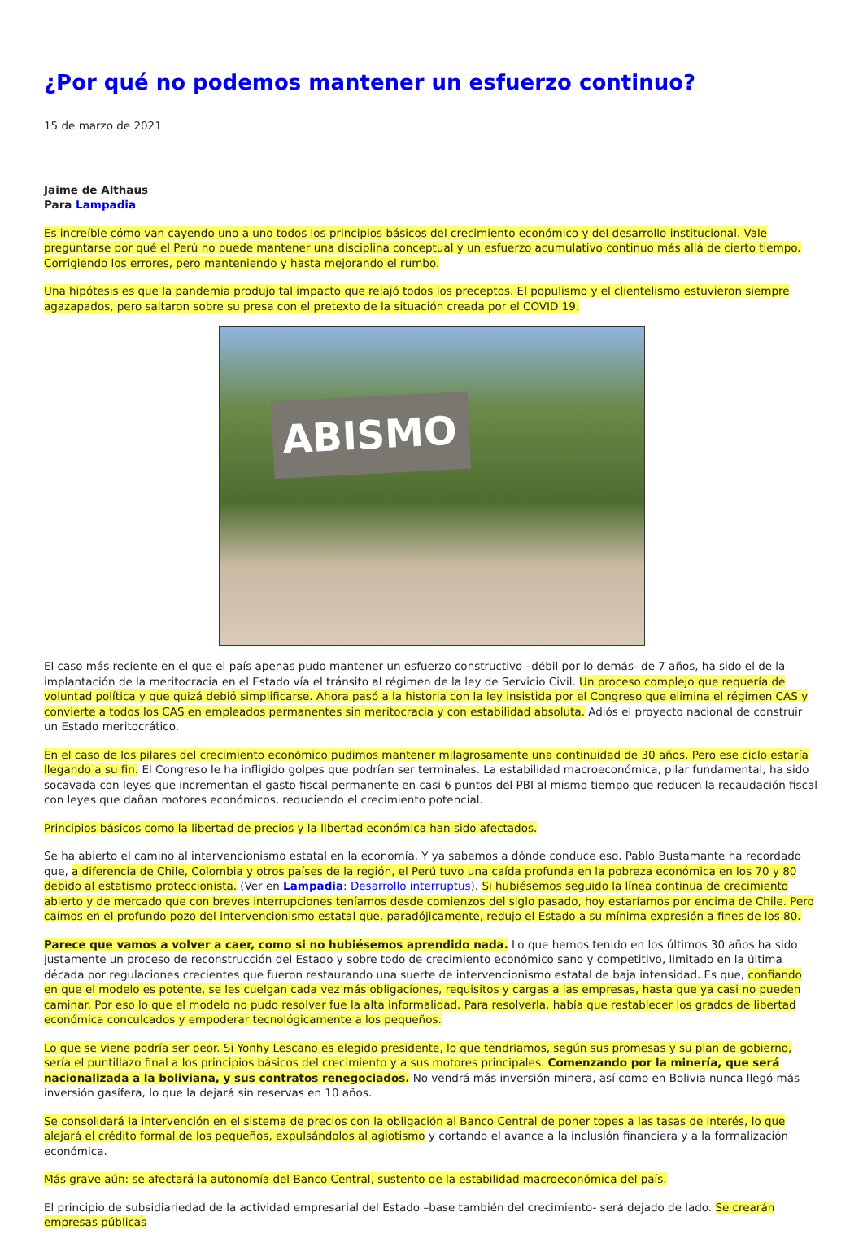¿Por qué no podemos mantener un esfuerzo continuo?
15 de marzo de 2021
Jaime de Althaus
Para Lampadia
Es increíble cómo van cayendo uno a uno todos los principios básicos del crecimiento económico y del desarrollo institucional. Vale preguntarse por qué el Perú no puede mantener una disciplina conceptual y un esfuerzo acumulativo continuo más allá de cierto tiempo. Corrigiendo los errores, pero manteniendo y hasta mejorando el rumbo.
Una hipótesis es que la pandemia produjo tal impacto que relajó todos los preceptos. El populismo y el clientelismo estuvieron siempre agazapados, pero saltaron sobre su presa con el pretexto de la situación creada por el COVID 19.
ABISMO
El caso más reciente en el que el país apenas pudo mantener un esfuerzo constructivo –débil por lo demás- de 7 años, ha sido el de la implantación de la meritocracia en el Estado vía el tránsito al régimen de la ley de Servicio Civil. Un proceso complejo que requería de voluntad política y que quizá debió simplificarse. Ahora pasó a la historia con la ley insistida por el Congreso que elimina el régimen CAS y convierte a todos los CAS en empleados permanentes sin meritocracia y con estabilidad absoluta. Adiós el proyecto nacional de construir un Estado meritocrático.
En el caso de los pilares del crecimiento económico pudimos mantener milagrosamente una continuidad de 30 años. Pero ese ciclo estaría llegando a su fin. El Congreso le ha infligido golpes que podrían ser terminales. La estabilidad macroeconómica, pilar fundamental, ha sido socavada con leyes que incrementan el gasto fiscal permanente en casi 6 puntos del PBI al mismo tiempo que reducen la recaudación fiscal con leyes que dañan motores económicos, reduciendo el crecimiento potencial.
Principios básicos como la libertad de precios y la libertad económica han sido afectados.
Se ha abierto el camino al intervencionismo estatal en la economía. Y ya sabemos a dónde conduce eso. Pablo Bustamante ha recordado que, a diferencia de Chile, Colombia y otros países de la región, el Perú tuvo una caída profunda en la pobreza económica en los 70 y 80 debido al estatismo proteccionista. (Ver en Lampadia: Desarrollo interruptus). Si hubiésemos seguido la línea continua de crecimiento abierto y de mercado que con breves interrupciones teníamos desde comienzos del siglo pasado, hoy estaríamos por encima de Chile. Pero caímos en el profundo pozo del intervencionismo estatal que, paradójicamente, redujo el Estado a su mínima expresión a fines de los 80.
Parece que vamos a volver a caer, como si no hubiésemos aprendido nada. Lo que hemos tenido en los últimos 30 años ha sido justamente un proceso de reconstrucción del Estado y sobre todo de crecimiento económico sano y competitivo, limitado en la última década por regulaciones crecientes que fueron restaurando una suerte de intervencionismo estatal de baja intensidad. Es que, confiando en que el modelo es potente, se les cuelgan cada vez más obligaciones, requisitos y cargas a las empresas, hasta que ya casi no pueden caminar. Por eso lo que el modelo no pudo resolver fue la alta informalidad. Para resolverla, había que restablecer los grados de libertad económica conculcados y empoderar tecnológicamente a los pequeños.
Lo que se viene podría ser peor. Si Yonhy Lescano es elegido presidente, lo que tendríamos, según sus promesas y su plan de gobierno, sería el puntillazo final a los principios básicos del crecimiento y a sus motores principales. Comenzando por la minería, que será nacionalizada a la boliviana, y sus contratos renegociados. No vendrá más inversión minera, así como en Bolivia nunca llegó más inversión gasífera, lo que la dejará sin reservas en 10 años.
Se consolidará la intervención en el sistema de precios con la obligación al Banco Central de poner topes a las tasas de interés, lo que alejará el crédito formal de los pequeños, expulsándolos al agiotismo y cortando el avance a la inclusión financiera y a la formalización económica.
Más grave aún: se afectará la autonomía del Banco Central, sustento de la estabilidad macroeconómica del país.
El principio de subsidiariedad de la actividad empresarial del Estado –base también del crecimiento- será dejado de lado. Se crearán empresas públicas